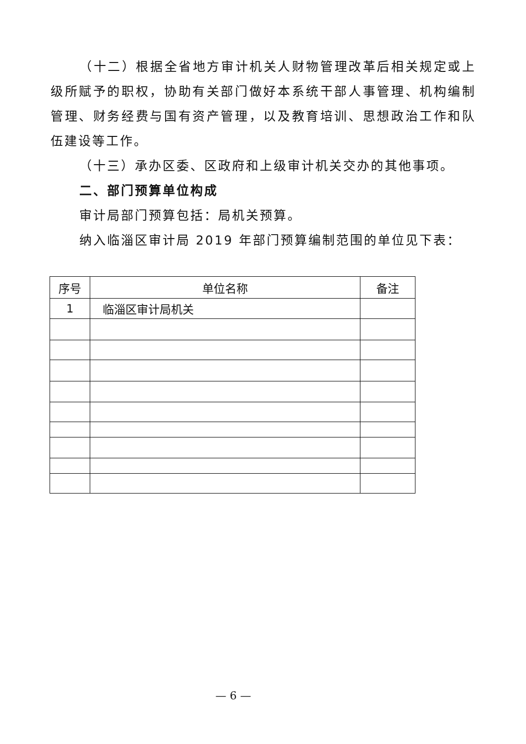（十二）根据全省地方审计机关人财物管理改革后相关规定或上级所赋予的职权，协助有关部门做好本系统干部人事管理、机构编制管理、财务经费与国有资产管理，以及教育培训、思想政治工作和队伍建设等工作。
（十三）承办区委、区政府和上级审计机关交办的其他事项。
二、部门预算单位构成
审计局部门预算包括：局机关预算。
纳入临淄区审计局 2019 年部门预算编制范围的单位见下表：
| 序号 | 单位名称 | 备注 |
| --- | --- | --- |
| 1 | 临淄区审计局机关 | |
— 6 —